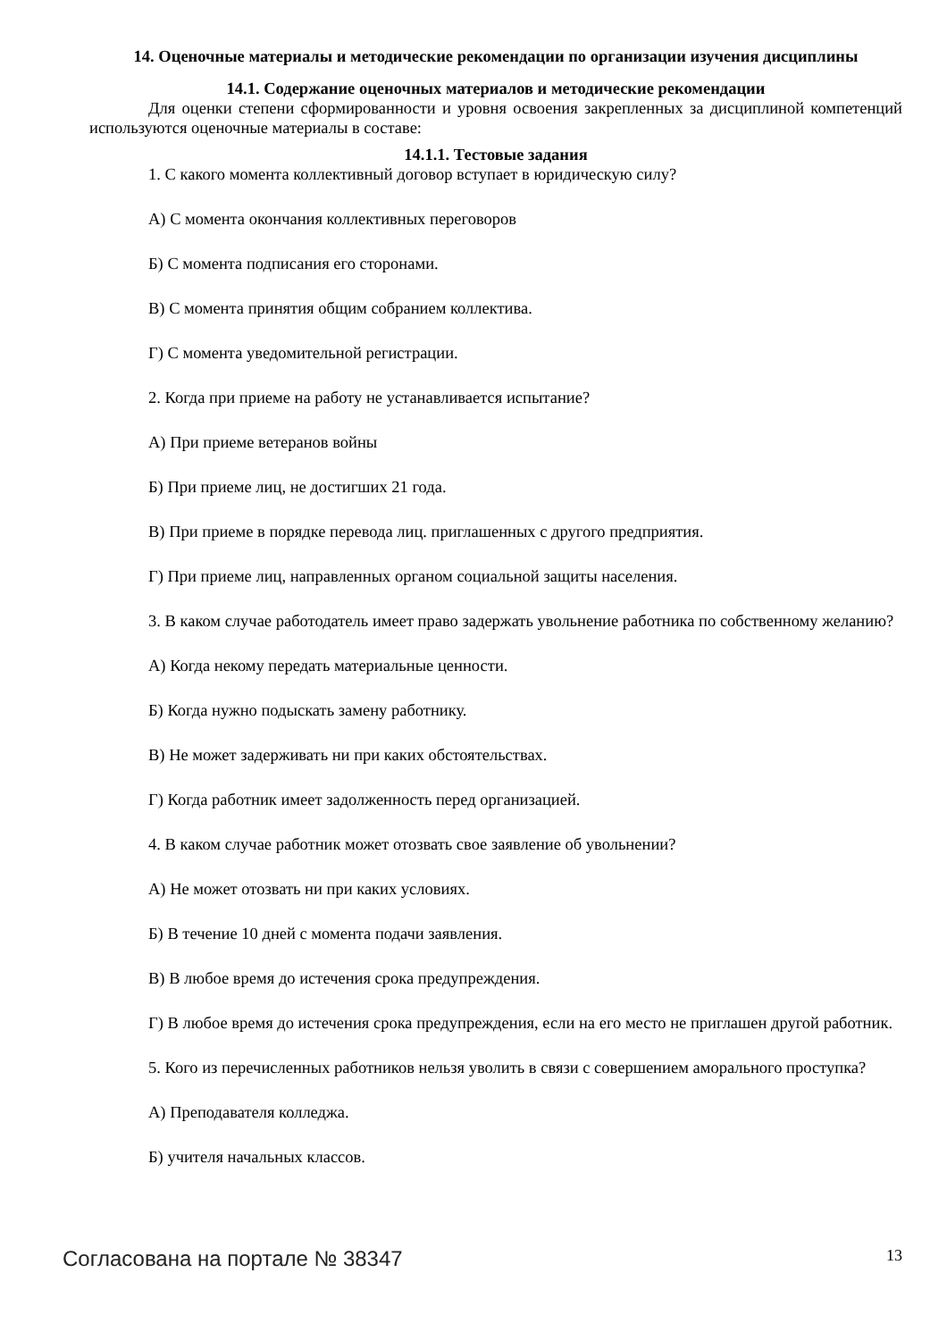14. Оценочные материалы и методические рекомендации по организации изучения дисциплины
14.1. Содержание оценочных материалов и методические рекомендации
Для оценки степени сформированности и уровня освоения закрепленных за дисциплиной компетенций используются оценочные материалы в составе:
14.1.1. Тестовые задания
1. С какого момента коллективный договор вступает в юридическую силу?
А) С момента окончания коллективных переговоров
Б) С момента подписания его сторонами.
В) С момента принятия общим собранием коллектива.
Г) С момента уведомительной регистрации.
2. Когда при приеме на работу не устанавливается испытание?
А) При приеме ветеранов войны
Б) При приеме лиц, не достигших 21 года.
В) При приеме в порядке перевода лиц. приглашенных с другого предприятия.
Г) При приеме лиц, направленных органом социальной защиты населения.
3. В каком случае работодатель имеет право задержать увольнение работника по собственному желанию?
А) Когда некому передать материальные ценности.
Б) Когда нужно подыскать замену работнику.
В) Не может задерживать ни при каких обстоятельствах.
Г) Когда работник имеет задолженность перед организацией.
4. В каком случае работник может отозвать свое заявление об увольнении?
А) Не может отозвать ни при каких условиях.
Б) В течение 10 дней с момента подачи заявления.
В) В любое время до истечения срока предупреждения.
Г) В любое время до истечения срока предупреждения, если на его место не приглашен другой работник.
5. Кого из перечисленных работников нельзя уволить в связи с совершением аморального проступка?
А) Преподавателя колледжа.
Б) учителя начальных классов.
Согласована на портале № 38347 13